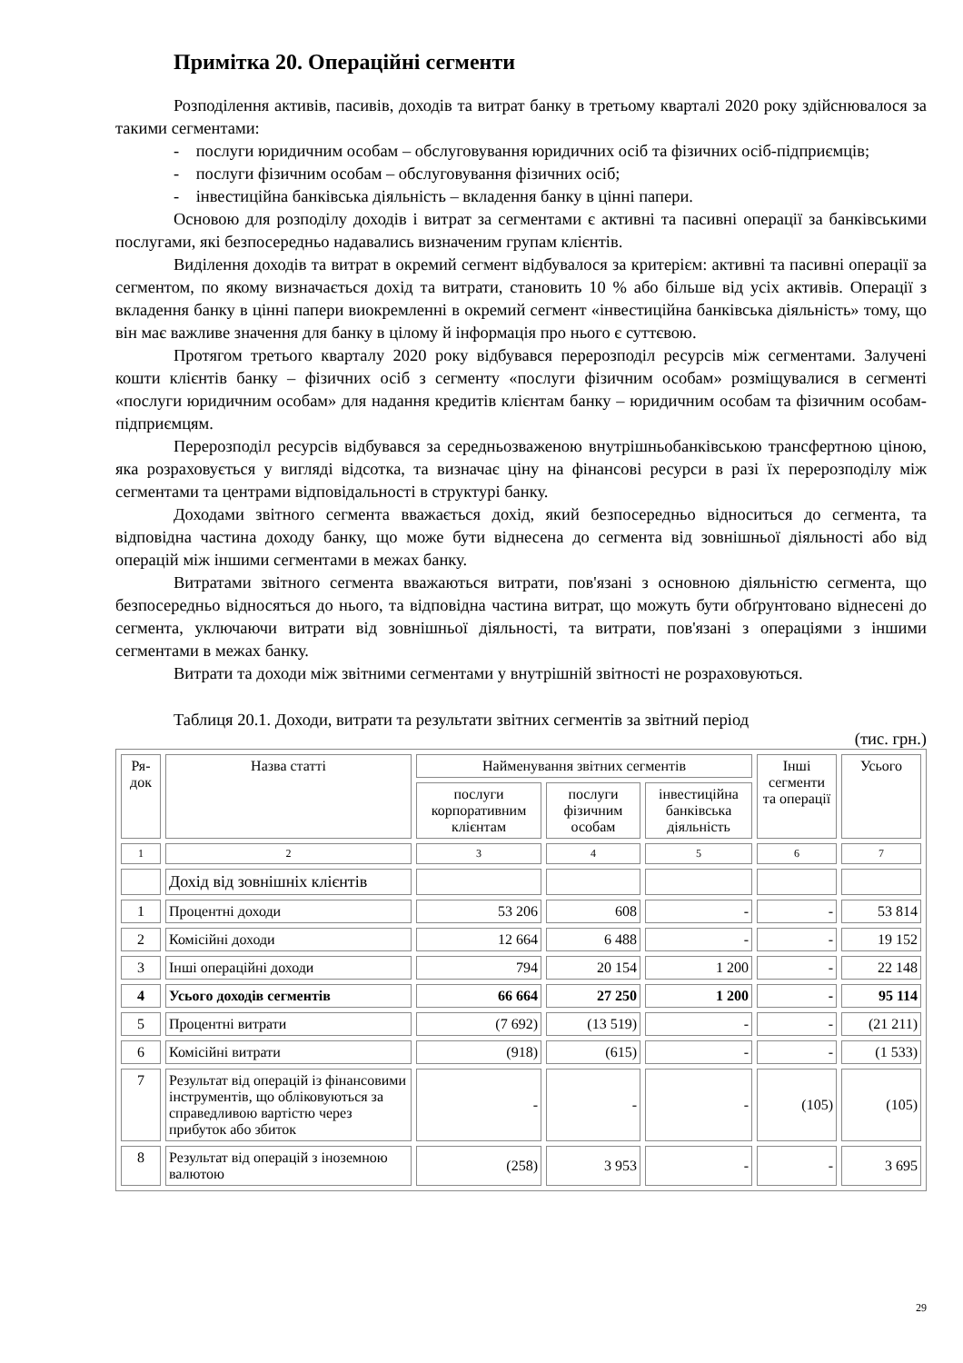Примітка 20. Операційні сегменти
Розподілення активів, пасивів, доходів та витрат банку в третьому кварталі 2020 року здійснювалося за такими сегментами:
- послуги юридичним особам – обслуговування юридичних осіб та фізичних осіб-підприємців;
- послуги фізичним особам – обслуговування фізичних осіб;
- інвестиційна банківська діяльність – вкладення банку в цінні папери.
Основою для розподілу доходів і витрат за сегментами є активні та пасивні операції за банківськими послугами, які безпосередньо надавались визначеним групам клієнтів.
Виділення доходів та витрат в окремий сегмент відбувалося за критерієм: активні та пасивні операції за сегментом, по якому визначається дохід та витрати, становить 10 % або більше від усіх активів. Операції з вкладення банку в цінні папери виокремленні в окремий сегмент «інвестиційна банківська діяльність» тому, що він має важливе значення для банку в цілому й інформація про нього є суттєвою.
Протягом третього кварталу 2020 року відбувався перерозподіл ресурсів між сегментами. Залучені кошти клієнтів банку – фізичних осіб з сегменту «послуги фізичним особам» розміщувалися в сегменті «послуги юридичним особам» для надання кредитів клієнтам банку – юридичним особам та фізичним особам-підприємцям.
Перерозподіл ресурсів відбувався за середньозваженою внутрішньобанківською трансфертною ціною, яка розраховується у вигляді відсотка, та визначає ціну на фінансові ресурси в разі їх перерозподілу між сегментами та центрами відповідальності в структурі банку.
Доходами звітного сегмента вважається дохід, який безпосередньо відноситься до сегмента, та відповідна частина доходу банку, що може бути віднесена до сегмента від зовнішньої діяльності або від операцій між іншими сегментами в межах банку.
Витратами звітного сегмента вважаються витрати, пов'язані з основною діяльністю сегмента, що безпосередньо відносяться до нього, та відповідна частина витрат, що можуть бути обґрунтовано віднесені до сегмента, уключаючи витрати від зовнішньої діяльності, та витрати, пов'язані з операціями з іншими сегментами в межах банку.
Витрати та доходи між звітними сегментами у внутрішній звітності не розраховуються.
Таблиця 20.1. Доходи, витрати та результати звітних сегментів за звітний період
(тис. грн.)
| Ря- док | Назва статті | Найменування звітних сегментів | | | Інші сегменти та операції | Усього |
| --- | --- | --- | --- | --- | --- | --- |
| | | послуги корпоративним клієнтам | послуги фізичним особам | інвестиційна банківська діяльність | | |
| 1 | 2 | 3 | 4 | 5 | 6 | 7 |
| | Дохід від зовнішніх клієнтів | | | | | |
| 1 | Процентні доходи | 53 206 | 608 | - | - | 53 814 |
| 2 | Комісійні доходи | 12 664 | 6 488 | - | - | 19 152 |
| 3 | Інші операційні доходи | 794 | 20 154 | 1 200 | - | 22 148 |
| 4 | Усього доходів сегментів | 66 664 | 27 250 | 1 200 | - | 95 114 |
| 5 | Процентні витрати | (7 692) | (13 519) | - | - | (21 211) |
| 6 | Комісійні витрати | (918) | (615) | - | - | (1 533) |
| 7 | Результат від операцій із фінансовими інструментів, що обліковуються за справедливою вартістю через прибуток або збиток | - | - | - | (105) | (105) |
| 8 | Результат від операцій з іноземною валютою | (258) | 3 953 | - | - | 3 695 |
29